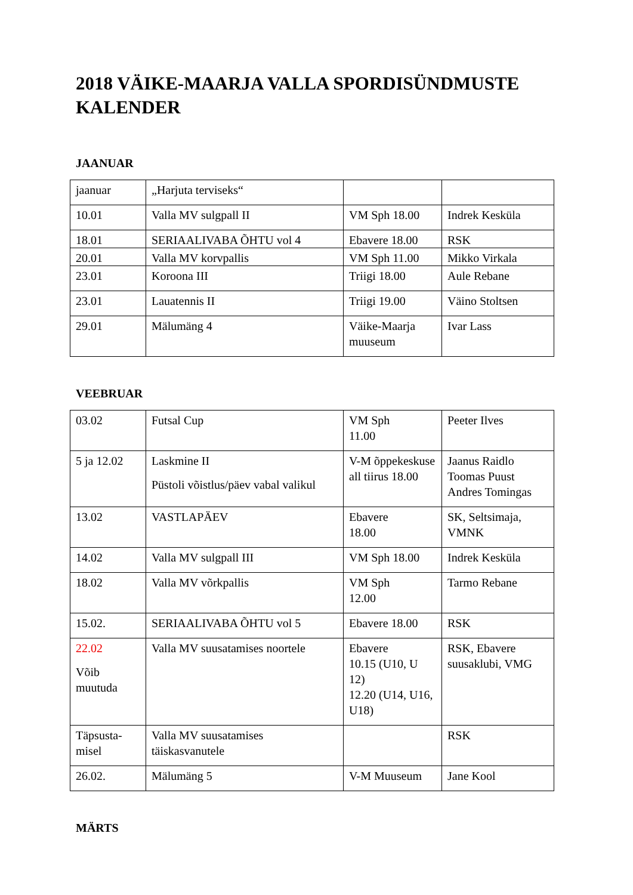2018 VÄIKE-MAARJA VALLA SPORDISÜNDMUSTE KALENDER
JAANUAR
| jaanuar | „Harjuta terviseks“ | | |
| 10.01 | Valla MV sulgpall II | VM Sph 18.00 | Indrek Kesküla |
| 18.01 | SERIAALIVABA ÕHTU vol 4 | Ebavere 18.00 | RSK |
| 20.01 | Valla MV korvpallis | VM Sph 11.00 | Mikko Virkala |
| 23.01 | Koroona III | Triigi 18.00 | Aule Rebane |
| 23.01 | Lauatennis II | Triigi 19.00 | Väino Stoltsen |
| 29.01 | Mälumäng 4 | Väike-Maarja muuseum | Ivar Lass |
VEEBRUAR
| 03.02 | Futsal Cup | VM Sph 11.00 | Peeter Ilves |
| 5 ja 12.02 | Laskmine II Püstoli võistlus/päev vabal valikul | V-M õppekeskuse all tiirus 18.00 | Jaanus Raidlo Toomas Puust Andres Tomingas |
| 13.02 | VASTLAPÄEV | Ebavere 18.00 | SK, Seltsimaja, VMNK |
| 14.02 | Valla MV sulgpall III | VM Sph 18.00 | Indrek Kesküla |
| 18.02 | Valla MV võrkpallis | VM Sph 12.00 | Tarmo Rebane |
| 15.02. | SERIAALIVABA ÕHTU vol 5 | Ebavere 18.00 | RSK |
| 22.02 Võib muutuda | Valla MV suusatamises noortele | Ebavere 10.15 (U10, U 12) 12.20 (U14, U16, U18) | RSK, Ebavere suusaklubi, VMG |
| Täpsusta-misel | Valla MV suusatamises täiskasvanutele | | RSK |
| 26.02. | Mälumäng 5 | V-M Muuseum | Jane Kool |
MÄRTS